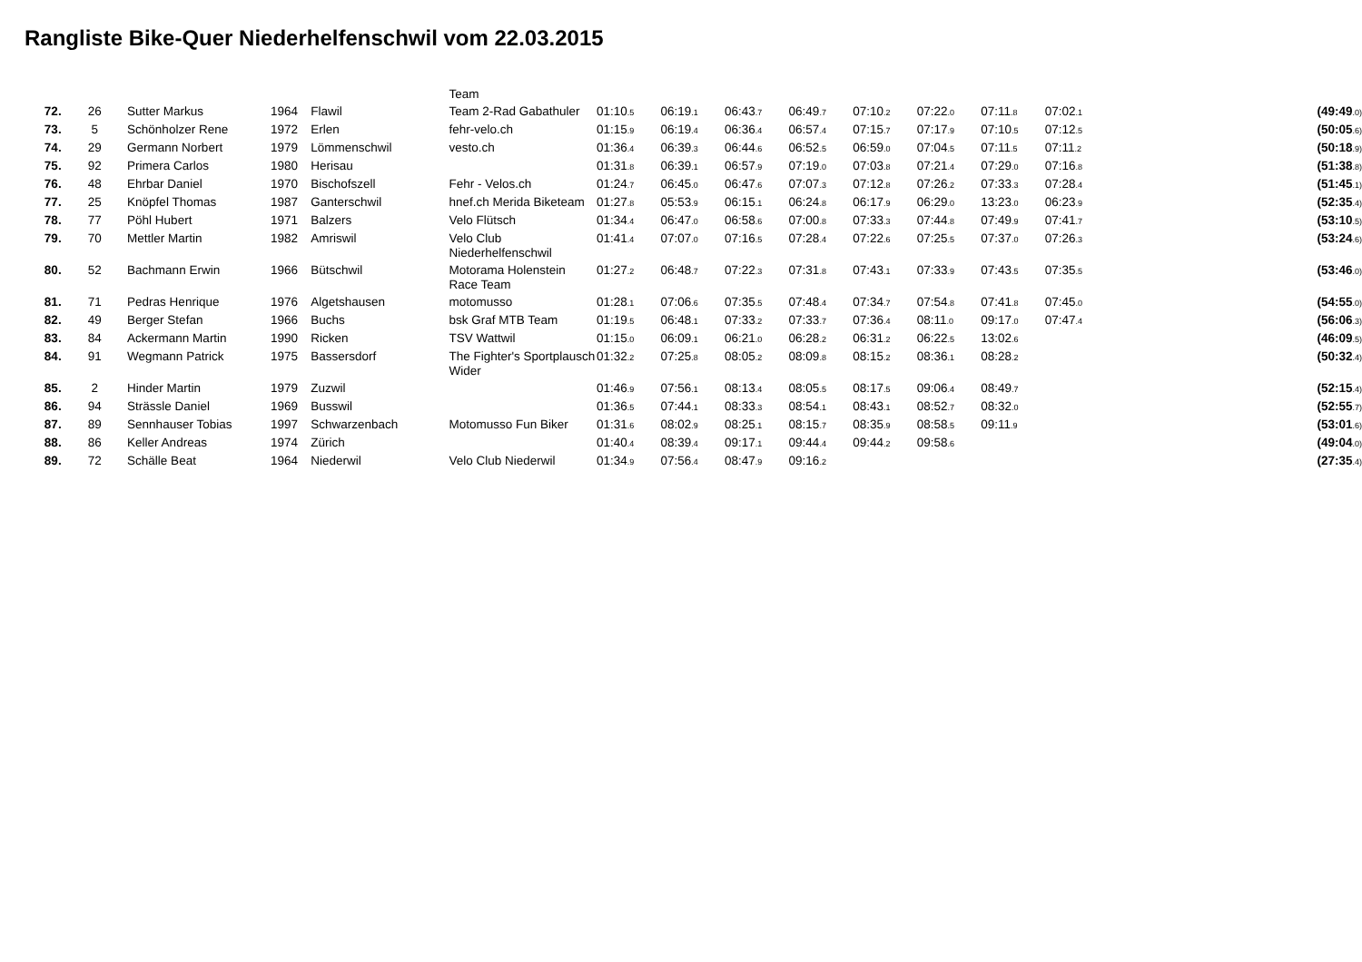Rangliste Bike-Quer Niederhelfenschwil vom 22.03.2015
| | | | | | Team | | | | | | | | | |
| 72. | 26 | Sutter Markus | 1964 | Flawil | Team 2-Rad Gabathuler | 01:10 .5 | 06:19 .1 | 06:43 .7 | 06:49 .7 | 07:10 .2 | 07:22 .0 | 07:11 .8 | 07:02 .1 | (49:49 .0) |
| 73. | 5 | Schönholzer Rene | 1972 | Erlen | fehr-velo.ch | 01:15 .9 | 06:19 .4 | 06:36 .4 | 06:57 .4 | 07:15 .7 | 07:17 .9 | 07:10 .5 | 07:12 .5 | (50:05 .6) |
| 74. | 29 | Germann Norbert | 1979 | Lömmenschwil | vesto.ch | 01:36 .4 | 06:39 .3 | 06:44 .6 | 06:52 .5 | 06:59 .0 | 07:04 .5 | 07:11 .5 | 07:11 .2 | (50:18 .9) |
| 75. | 92 | Primera Carlos | 1980 | Herisau | | 01:31 .8 | 06:39 .1 | 06:57 .9 | 07:19 .0 | 07:03 .8 | 07:21 .4 | 07:29 .0 | 07:16 .8 | (51:38 .8) |
| 76. | 48 | Ehrbar Daniel | 1970 | Bischofszell | Fehr - Velos.ch | 01:24 .7 | 06:45 .0 | 06:47 .6 | 07:07 .3 | 07:12 .8 | 07:26 .2 | 07:33 .3 | 07:28 .4 | (51:45 .1) |
| 77. | 25 | Knöpfel Thomas | 1987 | Ganterschwil | hnef.ch Merida Biketeam | 01:27 .8 | 05:53 .9 | 06:15 .1 | 06:24 .8 | 06:17 .9 | 06:29 .0 | 13:23 .0 | 06:23 .9 | (52:35 .4) |
| 78. | 77 | Pöhl Hubert | 1971 | Balzers | Velo Flütsch | 01:34 .4 | 06:47 .0 | 06:58 .6 | 07:00 .8 | 07:33 .3 | 07:44 .8 | 07:49 .9 | 07:41 .7 | (53:10 .5) |
| 79. | 70 | Mettler Martin | 1982 | Amriswil | Velo Club Niederhelfenschwil | 01:41 .4 | 07:07 .0 | 07:16 .5 | 07:28 .4 | 07:22 .6 | 07:25 .5 | 07:37 .0 | 07:26 .3 | (53:24 .6) |
| 80. | 52 | Bachmann Erwin | 1966 | Bütschwil | Motorama Holenstein Race Team | 01:27 .2 | 06:48 .7 | 07:22 .3 | 07:31 .8 | 07:43 .1 | 07:33 .9 | 07:43 .5 | 07:35 .5 | (53:46 .0) |
| 81. | 71 | Pedras Henrique | 1976 | Algetshausen | motomusso | 01:28 .1 | 07:06 .6 | 07:35 .5 | 07:48 .4 | 07:34 .7 | 07:54 .8 | 07:41 .8 | 07:45 .0 | (54:55 .0) |
| 82. | 49 | Berger Stefan | 1966 | Buchs | bsk Graf MTB Team | 01:19 .5 | 06:48 .1 | 07:33 .2 | 07:33 .7 | 07:36 .4 | 08:11 .0 | 09:17 .0 | 07:47 .4 | (56:06 .3) |
| 83. | 84 | Ackermann Martin | 1990 | Ricken | TSV Wattwil | 01:15 .0 | 06:09 .1 | 06:21 .0 | 06:28 .2 | 06:31 .2 | 06:22 .5 | 13:02 .6 | | (46:09 .5) |
| 84. | 91 | Wegmann Patrick | 1975 | Bassersdorf | The Fighter's Sportplausch Wider | 01:32 .2 | 07:25 .8 | 08:05 .2 | 08:09 .8 | 08:15 .2 | 08:36 .1 | 08:28 .2 | | (50:32 .4) |
| 85. | 2 | Hinder Martin | 1979 | Zuzwil | | 01:46 .9 | 07:56 .1 | 08:13 .4 | 08:05 .5 | 08:17 .5 | 09:06 .4 | 08:49 .7 | | (52:15 .4) |
| 86. | 94 | Strässle Daniel | 1969 | Busswil | | 01:36 .5 | 07:44 .1 | 08:33 .3 | 08:54 .1 | 08:43 .1 | 08:52 .7 | 08:32 .0 | | (52:55 .7) |
| 87. | 89 | Sennhauser Tobias | 1997 | Schwarzenbach | Motomusso Fun Biker | 01:31 .6 | 08:02 .9 | 08:25 .1 | 08:15 .7 | 08:35 .9 | 08:58 .5 | 09:11 .9 | | (53:01 .6) |
| 88. | 86 | Keller Andreas | 1974 | Zürich | | 01:40 .4 | 08:39 .4 | 09:17 .1 | 09:44 .4 | 09:44 .2 | 09:58 .6 | | | (49:04 .0) |
| 89. | 72 | Schälle Beat | 1964 | Niederwil | Velo Club Niederwil | 01:34 .9 | 07:56 .4 | 08:47 .9 | 09:16 .2 | | | | | (27:35 .4) |